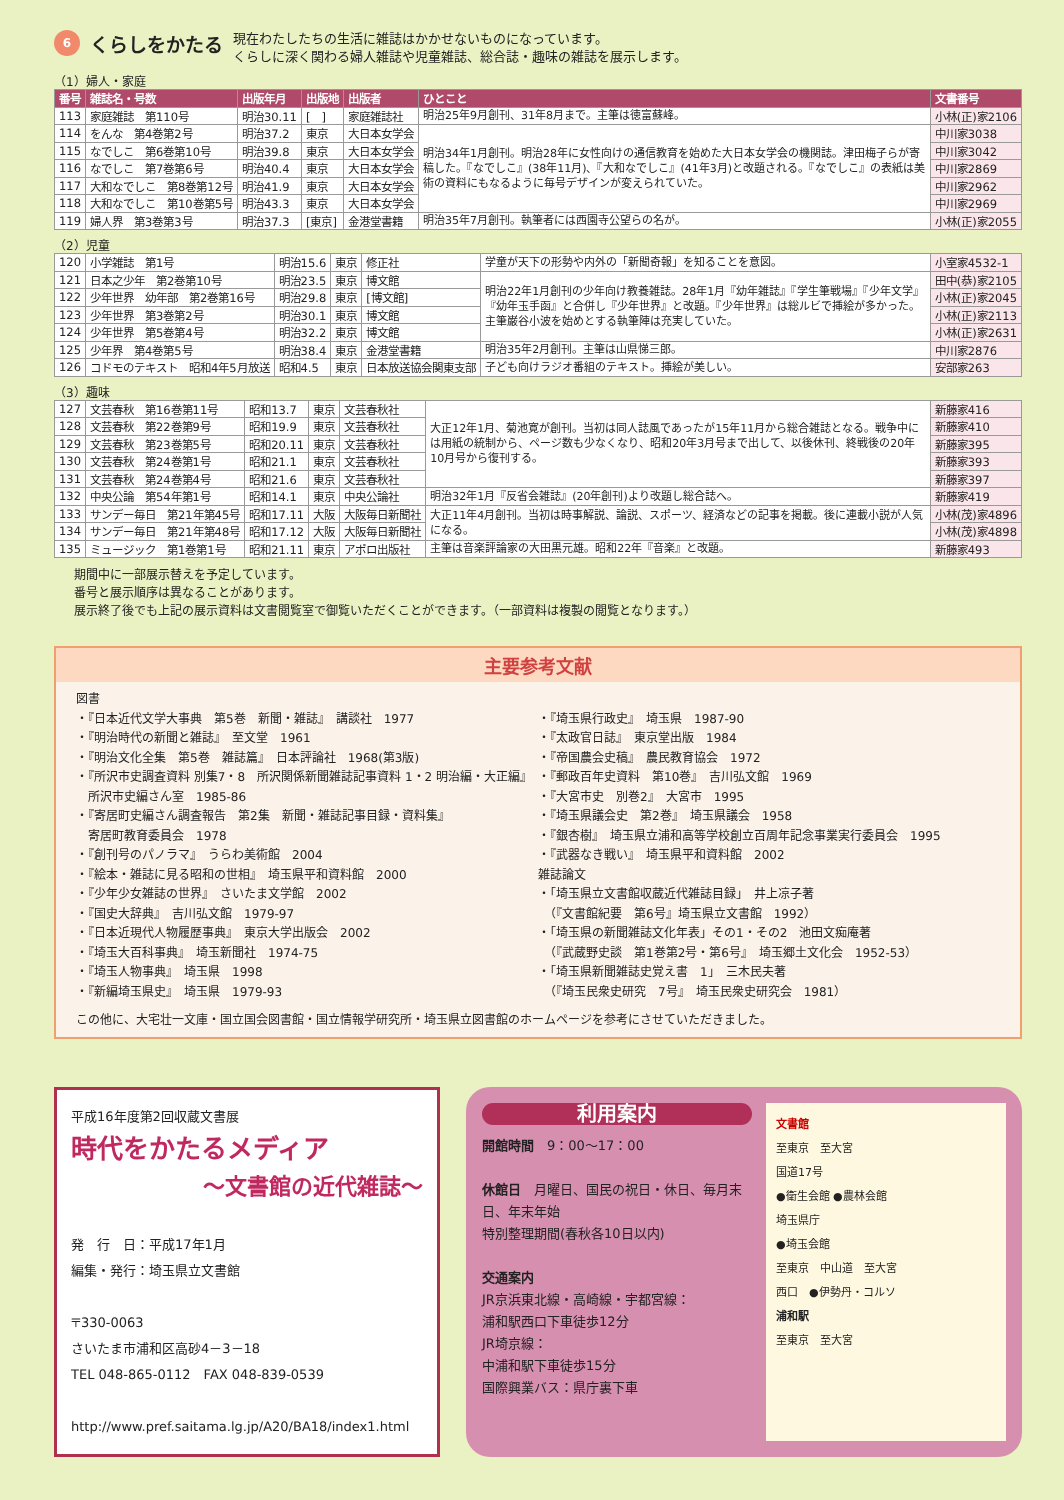6
くらしをかたる
現在わたしたちの生活に雑誌はかかせないものになっています。
くらしに深く関わる婦人雑誌や児童雑誌、総合誌・趣味の雑誌を展示します。
（1）婦人・家庭
| 番号 | 雑誌名・号数 | 出版年月 | 出版地 | 出版者 | ひとこと | 文書番号 |
| --- | --- | --- | --- | --- | --- | --- |
| 113 | 家庭雑誌 第110号 | 明治30.11 | [ ] | 家庭雑誌社 | 明治25年9月創刊、31年8月まで。主筆は徳富蘇峰。 | 小林(正)家2106 |
| 114 | をんな 第4巻第2号 | 明治37.2 | 東京 | 大日本女学会 | 明治34年1月創刊。明治28年に女性向けの通信教育を始めた大日本女学会の機関誌。津田梅子らが寄稿した。『なでしこ』(38年11月)、『大和なでしこ』(41年3月)と改題される。『なでしこ』の表紙は美術の資料にもなるように毎号デザインが変えられていた。 | 中川家3038 |
| 115 | なでしこ 第6巻第10号 | 明治39.8 | 東京 | 大日本女学会 | | 中川家3042 |
| 116 | なでしこ 第7巻第6号 | 明治40.4 | 東京 | 大日本女学会 | | 中川家2869 |
| 117 | 大和なでしこ 第8巻第12号 | 明治41.9 | 東京 | 大日本女学会 | | 中川家2962 |
| 118 | 大和なでしこ 第10巻第5号 | 明治43.3 | 東京 | 大日本女学会 | | 中川家2969 |
| 119 | 婦人界 第3巻第3号 | 明治37.3 | [東京] | 金港堂書籍 | 明治35年7月創刊。執筆者には西園寺公望らの名が。 | 小林(正)家2055 |
（2）児童
| 120 | 小学雑誌 第1号 | 明治15.6 | 東京 | 修正社 | 学童が天下の形勢や内外の「新聞奇報」を知ることを意図。 | 小室家4532-1 |
| 121 | 日本之少年 第2巻第10号 | 明治23.5 | 東京 | 博文館 | 明治22年1月創刊の少年向け教養雑誌。28年1月『幼年雑誌』『学生筆戦場』『少年文学』『幼年玉手函』と合併し『少年世界』と改題。『少年世界』は総ルビで挿絵が多かった。主筆巌谷小波を始めとする執筆陣は充実していた。 | 田中(恭)家2105 |
| 122 | 少年世界 幼年部 第2巻第16号 | 明治29.8 | 東京 | [博文館] | | 小林(正)家2045 |
| 123 | 少年世界 第3巻第2号 | 明治30.1 | 東京 | 博文館 | | 小林(正)家2113 |
| 124 | 少年世界 第5巻第4号 | 明治32.2 | 東京 | 博文館 | | 小林(正)家2631 |
| 125 | 少年界 第4巻第5号 | 明治38.4 | 東京 | 金港堂書籍 | 明治35年2月創刊。主筆は山県悌三郎。 | 中川家2876 |
| 126 | コドモのテキスト 昭和4年5月放送 | 昭和4.5 | 東京 | 日本放送協会関東支部 | 子ども向けラジオ番組のテキスト。挿絵が美しい。 | 安部家263 |
（3）趣味
| 127 | 文芸春秋 第16巻第11号 | 昭和13.7 | 東京 | 文芸春秋社 | 大正12年1月、菊池寛が創刊。当初は同人誌風であったが15年11月から総合雑誌となる。戦争中には用紙の統制から、ページ数も少なくなり、昭和20年3月号まで出して、以後休刊、終戦後の20年10月号から復刊する。 | 新藤家416 |
| 128 | 文芸春秋 第22巻第9号 | 昭和19.9 | 東京 | 文芸春秋社 | | 新藤家410 |
| 129 | 文芸春秋 第23巻第5号 | 昭和20.11 | 東京 | 文芸春秋社 | | 新藤家395 |
| 130 | 文芸春秋 第24巻第1号 | 昭和21.1 | 東京 | 文芸春秋社 | | 新藤家393 |
| 131 | 文芸春秋 第24巻第4号 | 昭和21.6 | 東京 | 文芸春秋社 | | 新藤家397 |
| 132 | 中央公論 第54年第1号 | 昭和14.1 | 東京 | 中央公論社 | 明治32年1月『反省会雑誌』(20年創刊)より改題し総合誌へ。 | 新藤家419 |
| 133 | サンデー毎日 第21年第45号 | 昭和17.11 | 大阪 | 大阪毎日新聞社 | 大正11年4月創刊。当初は時事解説、論説、スポーツ、経済などの記事を掲載。後に連載小説が人気になる。 | 小林(茂)家4896 |
| 134 | サンデー毎日 第21年第48号 | 昭和17.12 | 大阪 | 大阪毎日新聞社 | | 小林(茂)家4898 |
| 135 | ミュージック 第1巻第1号 | 昭和21.11 | 東京 | アポロ出版社 | 主筆は音楽評論家の大田黒元雄。昭和22年『音楽』と改題。 | 新藤家493 |
期間中に一部展示替えを予定しています。
番号と展示順序は異なることがあります。
展示終了後でも上記の展示資料は文書閲覧室で御覧いただくことができます。（一部資料は複製の閲覧となります。）
主要参考文献
図書
・『日本近代文学大事典　第5巻　新聞・雑誌』　講談社　1977
・『明治時代の新聞と雑誌』　至文堂　1961
・『明治文化全集　第5巻　雑誌篇』　日本評論社　1968(第3版)
・『所沢市史調査資料 別集7・8　所沢関係新聞雑誌記事資料 1・2 明治編・大正編』
　所沢市史編さん室　1985-86
・『寄居町史編さん調査報告　第2集　新聞・雑誌記事目録・資料集』
　寄居町教育委員会　1978
・『創刊号のパノラマ』　うらわ美術館　2004
・『絵本・雑誌に見る昭和の世相』　埼玉県平和資料館　2000
・『少年少女雑誌の世界』　さいたま文学館　2002
・『国史大辞典』　吉川弘文館　1979-97
・『日本近現代人物履歴事典』　東京大学出版会　2002
・『埼玉大百科事典』　埼玉新聞社　1974-75
・『埼玉人物事典』　埼玉県　1998
・『新編埼玉県史』　埼玉県　1979-93
・『埼玉県行政史』　埼玉県　1987-90
・『太政官日誌』　東京堂出版　1984
・『帝国農会史稿』　農民教育協会　1972
・『郵政百年史資料　第10巻』　吉川弘文館　1969
・『大宮市史　別巻2』　大宮市　1995
・『埼玉県議会史　第2巻』　埼玉県議会　1958
・『銀杏樹』　埼玉県立浦和高等学校創立百周年記念事業実行委員会　1995
・『武器なき戦い』　埼玉県平和資料館　2002
雑誌論文
・「埼玉県立文書館収蔵近代雑誌目録」　井上凉子著
　（『文書館紀要　第6号』埼玉県立文書館　1992）
・「埼玉県の新聞雑誌文化年表」その1・その2　池田文痴庵著
　（『武蔵野史談　第1巻第2号・第6号』　埼玉郷土文化会　1952-53）
・「埼玉県新聞雑誌史覚え書　1」　三木民夫著
　（『埼玉民衆史研究　7号』　埼玉民衆史研究会　1981）
この他に、大宅壮一文庫・国立国会図書館・国立情報学研究所・埼玉県立図書館のホームページを参考にさせていただきました。
平成16年度第2回収蔵文書展
時代をかたるメディア
～文書館の近代雑誌～
発　行　日：平成17年1月
編集・発行：埼玉県立文書館
〒330-0063
さいたま市浦和区高砂4－3－18
TEL 048-865-0112　FAX 048-839-0539
http://www.pref.saitama.lg.jp/A20/BA18/index1.html
利用案内
開館時間　9：00～17：00
休館日　月曜日、国民の祝日・休日、毎月末日、年末年始
特別整理期間(春秋各10日以内)
交通案内
JR京浜東北線・高崎線・宇都宮線：
浦和駅西口下車徒歩12分
JR埼京線：
中浦和駅下車徒歩15分
国際興業バス：県庁裏下車
文書館
至東京　至大宮
国道17号
●衛生会館 ●農林会館
埼玉県庁
●埼玉会館
至東京　中山道　至大宮
西口　●伊勢丹・コルソ
浦和駅
至東京　至大宮